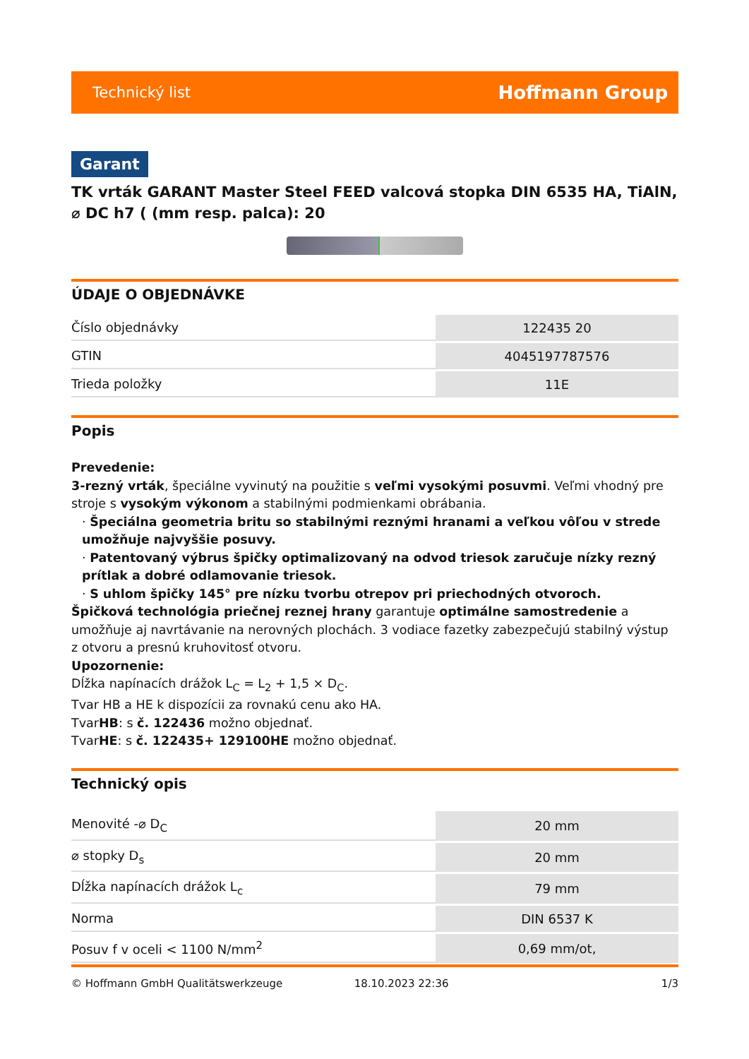Technický list Hoffmann Group
Garant
TK vrták GARANT Master Steel FEED valcová stopka DIN 6535 HA, TiAlN, ⌀ DC h7 ( (mm resp. palca): 20
ÚDAJE O OBJEDNÁVKE
| Číslo objednávky | 122435 20 |
| GTIN | 4045197787576 |
| Trieda položky | 11E |
Popis
Prevedenie:
3-rezný vrták, špeciálne vyvinutý na použitie s veľmi vysokými posuvmi. Veľmi vhodný pre stroje s vysokým výkonom a stabilnými podmienkami obrábania.
· Špeciálna geometria britu so stabilnými reznými hranami a veľkou vôľou v strede umožňuje najvyššie posuvy.
· Patentovaný výbrus špičky optimalizovaný na odvod triesok zaručuje nízky rezný prítlak a dobré odlamovanie triesok.
· S uhlom špičky 145° pre nízku tvorbu otrepov pri priechodných otvoroch.
Špičková technológia priečnej reznej hrany garantuje optimálne samostredenie a umožňuje aj navrtávanie na nerovných plochách. 3 vodiace fazetky zabezpečujú stabilný výstup z otvoru a presnú kruhovitosť otvoru.
Upozornenie:
Dĺžka napínacích drážok L<sub>C</sub> = L<sub>2</sub> + 1,5 × D<sub>C</sub>.
Tvar HB a HE k dispozícii za rovnakú cenu ako HA.
TvarHB: s č. 122436 možno objednať.
TvarHE: s č. 122435+ 129100HE možno objednať.
Technický opis
| Menovité -⌀ D<sub>C</sub> | 20 mm |
| ⌀ stopky D<sub>s</sub> | 20 mm |
| Dĺžka napínacích drážok L<sub>c</sub> | 79 mm |
| Norma | DIN 6537 K |
| Posuv f v oceli < 1100 N/mm<sup>2</sup> | 0,69 mm/ot, |
© Hoffmann GmbH Qualitätswerkzeuge 18.10.2023 22:36 1/3